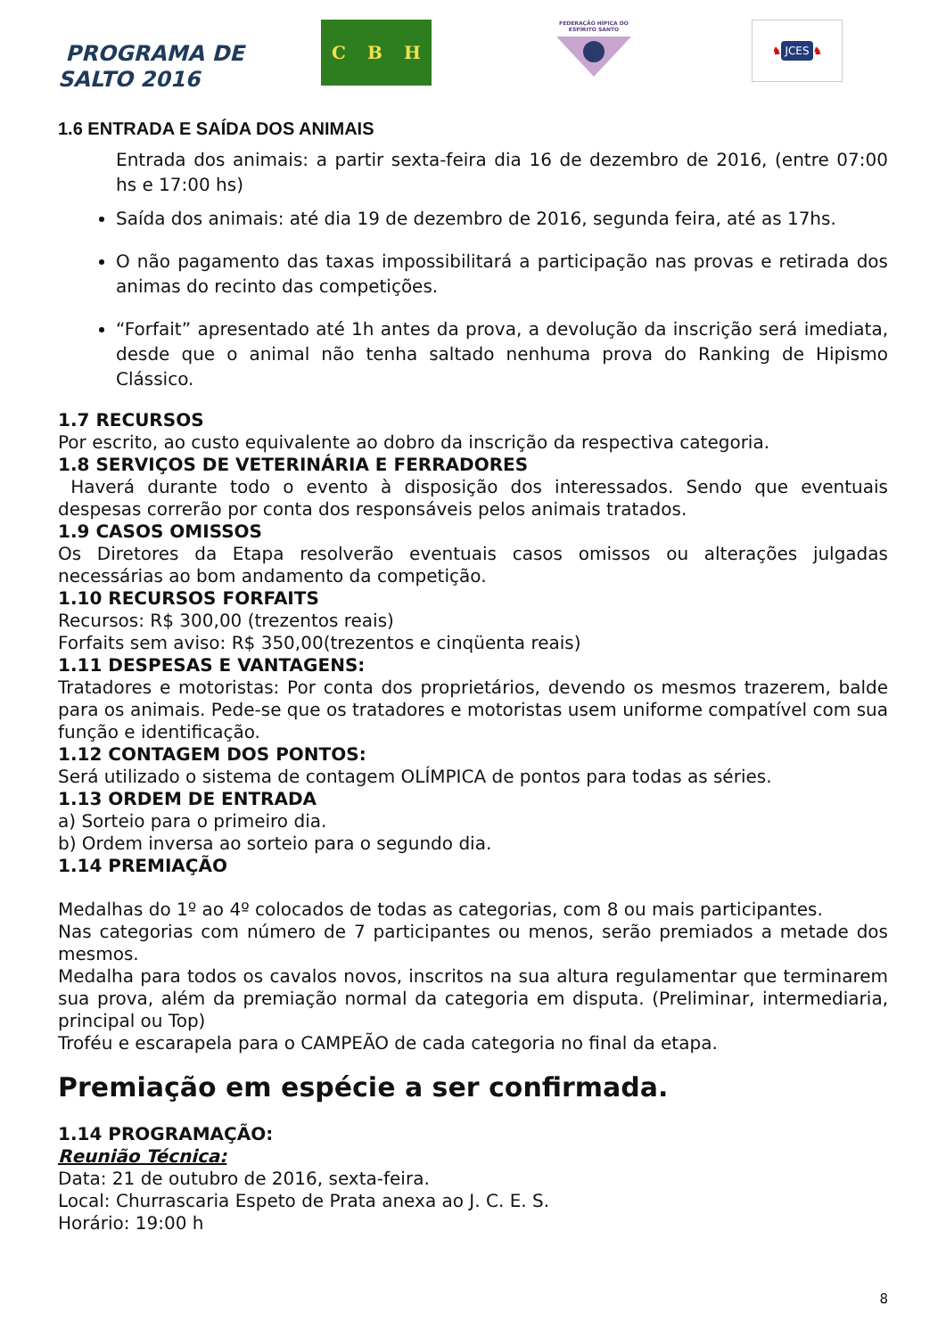PROGRAMA DE
SALTO 2016
C B H
FEDERAÇÃO HÍPICA DO ESPÍRITO SANTO
♞ JCES ♞
1.6 ENTRADA E SAÍDA DOS ANIMAIS
Entrada dos animais: a partir sexta-feira dia 16 de dezembro de 2016, (entre 07:00 hs e 17:00 hs)
Saída dos animais: até dia 19 de dezembro de 2016, segunda feira, até as 17hs.
O não pagamento das taxas impossibilitará a participação nas provas e retirada dos animas do recinto das competições.
“Forfait” apresentado até 1h antes da prova, a devolução da inscrição será imediata, desde que o animal não tenha saltado nenhuma prova do Ranking de Hipismo Clássico.
1.7 RECURSOS
Por escrito, ao custo equivalente ao dobro da inscrição da respectiva categoria.
1.8 SERVIÇOS DE VETERINÁRIA E FERRADORES
Haverá durante todo o evento à disposição dos interessados. Sendo que eventuais despesas correrão por conta dos responsáveis pelos animais tratados.
1.9 CASOS OMISSOS
Os Diretores da Etapa resolverão eventuais casos omissos ou alterações julgadas necessárias ao bom andamento da competição.
1.10 RECURSOS FORFAITS
Recursos: R$ 300,00 (trezentos reais)
Forfaits sem aviso: R$ 350,00(trezentos e cinqüenta reais)
1.11 DESPESAS E VANTAGENS:
Tratadores e motoristas: Por conta dos proprietários, devendo os mesmos trazerem, balde para os animais. Pede-se que os tratadores e motoristas usem uniforme compatível com sua função e identificação.
1.12 CONTAGEM DOS PONTOS:
Será utilizado o sistema de contagem OLÍMPICA de pontos para todas as séries.
1.13 ORDEM DE ENTRADA
a) Sorteio para o primeiro dia.
b) Ordem inversa ao sorteio para o segundo dia.
1.14 PREMIAÇÃO
Medalhas do 1º ao 4º colocados de todas as categorias, com 8 ou mais participantes.
Nas categorias com número de 7 participantes ou menos, serão premiados a metade dos mesmos.
Medalha para todos os cavalos novos, inscritos na sua altura regulamentar que terminarem sua prova, além da premiação normal da categoria em disputa. (Preliminar, intermediaria, principal ou Top)
Troféu e escarapela para o CAMPEÃO de cada categoria no final da etapa.
Premiação em espécie a ser confirmada.
1.14 PROGRAMAÇÃO:
Reunião Técnica:
Data: 21 de outubro de 2016, sexta-feira.
Local: Churrascaria Espeto de Prata anexa ao J. C. E. S.
Horário: 19:00 h
8